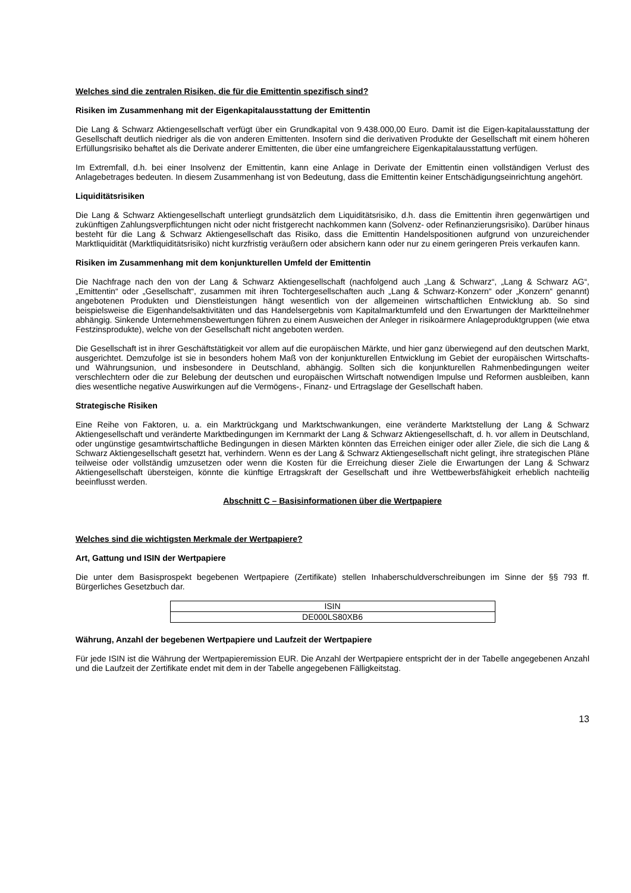Welches sind die zentralen Risiken, die für die Emittentin spezifisch sind?
Risiken im Zusammenhang mit der Eigenkapitalausstattung der Emittentin
Die Lang & Schwarz Aktiengesellschaft verfügt über ein Grundkapital von 9.438.000,00 Euro. Damit ist die Eigen-kapitalausstattung der Gesellschaft deutlich niedriger als die von anderen Emittenten. Insofern sind die derivativen Produkte der Gesellschaft mit einem höheren Erfüllungsrisiko behaftet als die Derivate anderer Emittenten, die über eine umfangreichere Eigenkapitalausstattung verfügen.
Im Extremfall, d.h. bei einer Insolvenz der Emittentin, kann eine Anlage in Derivate der Emittentin einen vollständigen Verlust des Anlagebetrages bedeuten. In diesem Zusammenhang ist von Bedeutung, dass die Emittentin keiner Entschädigungseinrichtung angehört.
Liquiditätsrisiken
Die Lang & Schwarz Aktiengesellschaft unterliegt grundsätzlich dem Liquiditätsrisiko, d.h. dass die Emittentin ihren gegenwärtigen und zukünftigen Zahlungsverpflichtungen nicht oder nicht fristgerecht nachkommen kann (Solvenz- oder Refinanzierungsrisiko). Darüber hinaus besteht für die Lang & Schwarz Aktiengesellschaft das Risiko, dass die Emittentin Handelspositionen aufgrund von unzureichender Marktliquidität (Marktliquiditätsrisiko) nicht kurzfristig veräußern oder absichern kann oder nur zu einem geringeren Preis verkaufen kann.
Risiken im Zusammenhang mit dem konjunkturellen Umfeld der Emittentin
Die Nachfrage nach den von der Lang & Schwarz Aktiengesellschaft (nachfolgend auch „Lang & Schwarz“, „Lang & Schwarz AG“, „Emittentin“ oder „Gesellschaft“, zusammen mit ihren Tochtergesellschaften auch „Lang & Schwarz-Konzern“ oder „Konzern“ genannt) angebotenen Produkten und Dienstleistungen hängt wesentlich von der allgemeinen wirtschaftlichen Entwicklung ab. So sind beispielsweise die Eigenhandelsaktivitäten und das Handelsergebnis vom Kapitalmarktumfeld und den Erwartungen der Marktteilnehmer abhängig. Sinkende Unternehmensbewertungen führen zu einem Ausweichen der Anleger in risikoärmere Anlageproduktgruppen (wie etwa Festzinsprodukte), welche von der Gesellschaft nicht angeboten werden.
Die Gesellschaft ist in ihrer Geschäftstätigkeit vor allem auf die europäischen Märkte, und hier ganz überwiegend auf den deutschen Markt, ausgerichtet. Demzufolge ist sie in besonders hohem Maß von der konjunkturellen Entwicklung im Gebiet der europäischen Wirtschafts- und Währungsunion, und insbesondere in Deutschland, abhängig. Sollten sich die konjunkturellen Rahmenbedingungen weiter verschlechtern oder die zur Belebung der deutschen und europäischen Wirtschaft notwendigen Impulse und Reformen ausbleiben, kann dies wesentliche negative Auswirkungen auf die Vermögens-, Finanz- und Ertragslage der Gesellschaft haben.
Strategische Risiken
Eine Reihe von Faktoren, u. a. ein Marktrückgang und Marktschwankungen, eine veränderte Marktstellung der Lang & Schwarz Aktiengesellschaft und veränderte Marktbedingungen im Kernmarkt der Lang & Schwarz Aktiengesellschaft, d. h. vor allem in Deutschland, oder ungünstige gesamtwirtschaftliche Bedingungen in diesen Märkten könnten das Erreichen einiger oder aller Ziele, die sich die Lang & Schwarz Aktiengesellschaft gesetzt hat, verhindern. Wenn es der Lang & Schwarz Aktiengesellschaft nicht gelingt, ihre strategischen Pläne teilweise oder vollständig umzusetzen oder wenn die Kosten für die Erreichung dieser Ziele die Erwartungen der Lang & Schwarz Aktiengesellschaft übersteigen, könnte die künftige Ertragskraft der Gesellschaft und ihre Wettbewerbsfähigkeit erheblich nachteilig beeinflusst werden.
Abschnitt C – Basisinformationen über die Wertpapiere
Welches sind die wichtigsten Merkmale der Wertpapiere?
Art, Gattung und ISIN der Wertpapiere
Die unter dem Basisprospekt begebenen Wertpapiere (Zertifikate) stellen Inhaberschuldverschreibungen im Sinne der §§ 793 ff. Bürgerliches Gesetzbuch dar.
| ISIN |
| DE000LS80XB6 |
Währung, Anzahl der begebenen Wertpapiere und Laufzeit der Wertpapiere
Für jede ISIN ist die Währung der Wertpapieremission EUR. Die Anzahl der Wertpapiere entspricht der in der Tabelle angegebenen Anzahl und die Laufzeit der Zertifikate endet mit dem in der Tabelle angegebenen Fälligkeitstag.
13